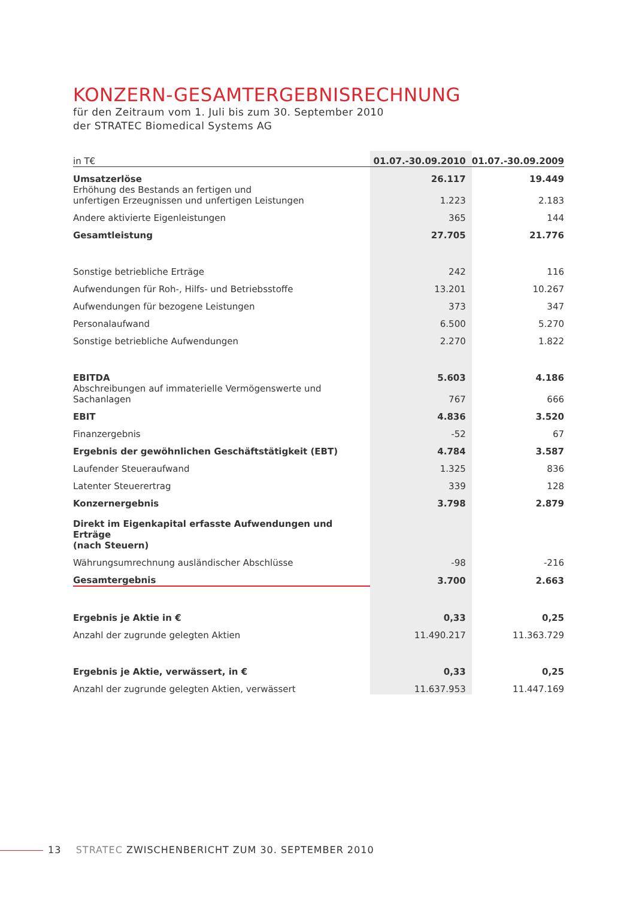KONZERN-GESAMTERGEBNISRECHNUNG
für den Zeitraum vom 1. Juli bis zum 30. September 2010
der STRATEC Biomedical Systems AG
| in T€ | 01.07.-30.09.2010 | 01.07.-30.09.2009 |
| --- | --- | --- |
| Umsatzerlöse | 26.117 | 19.449 |
| Erhöhung des Bestands an fertigen und unfertigen Erzeugnissen und unfertigen Leistungen | 1.223 | 2.183 |
| Andere aktivierte Eigenleistungen | 365 | 144 |
| Gesamtleistung | 27.705 | 21.776 |
| Sonstige betriebliche Erträge | 242 | 116 |
| Aufwendungen für Roh-, Hilfs- und Betriebsstoffe | 13.201 | 10.267 |
| Aufwendungen für bezogene Leistungen | 373 | 347 |
| Personalaufwand | 6.500 | 5.270 |
| Sonstige betriebliche Aufwendungen | 2.270 | 1.822 |
| EBITDA | 5.603 | 4.186 |
| Abschreibungen auf immaterielle Vermögenswerte und Sachanlagen | 767 | 666 |
| EBIT | 4.836 | 3.520 |
| Finanzergebnis | -52 | 67 |
| Ergebnis der gewöhnlichen Geschäftstätigkeit (EBT) | 4.784 | 3.587 |
| Laufender Steueraufwand | 1.325 | 836 |
| Latenter Steuerertrag | 339 | 128 |
| Konzernergebnis | 3.798 | 2.879 |
| Direkt im Eigenkapital erfasste Aufwendungen und Erträge (nach Steuern) | | |
| Währungsumrechnung ausländischer Abschlüsse | -98 | -216 |
| Gesamtergebnis | 3.700 | 2.663 |
| Ergebnis je Aktie in € | 0,33 | 0,25 |
| Anzahl der zugrunde gelegten Aktien | 11.490.217 | 11.363.729 |
| Ergebnis je Aktie, verwässert, in € | 0,33 | 0,25 |
| Anzahl der zugrunde gelegten Aktien, verwässert | 11.637.953 | 11.447.169 |
13 STRATEC ZWISCHENBERICHT ZUM 30. SEPTEMBER 2010